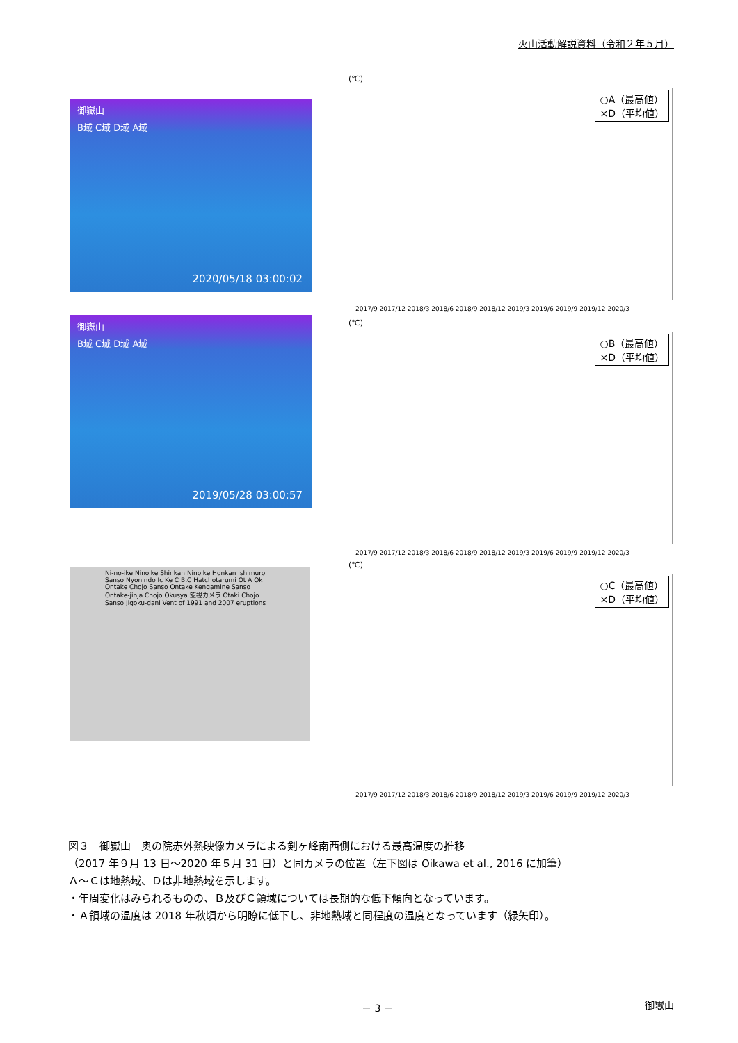火山活動解説資料（令和２年５月）
御嶽山
B域 C域 D域 A域
2020/05/18 03:00:02
(℃)
○A（最高値）
×D（平均値）
2017/9 2017/12 2018/3 2018/6 2018/9 2018/12 2019/3 2019/6 2019/9 2019/12 2020/3
御嶽山
B域 C域 D域 A域
2019/05/28 03:00:57
(℃)
○B（最高値）
×D（平均値）
2017/9 2017/12 2018/3 2018/6 2018/9 2018/12 2019/3 2019/6 2019/9 2019/12 2020/3
Ni-no-ike Ninoike Shinkan Ninoike Honkan Ishimuro Sanso Nyonindo Ic Ke C B,C Hatchotarumi Ot A Ok Ontake Chojo Sanso Ontake Kengamine Sanso Ontake-jinja Chojo Okusya 監視カメラ Otaki Chojo Sanso Jigoku-dani Vent of 1991 and 2007 eruptions
(℃)
○C（最高値）
×D（平均値）
2017/9 2017/12 2018/3 2018/6 2018/9 2018/12 2019/3 2019/6 2019/9 2019/12 2020/3
図３　御嶽山　奥の院赤外熱映像カメラによる剣ヶ峰南西側における最高温度の推移
（2017 年９月 13 日～2020 年５月 31 日）と同カメラの位置（左下図は Oikawa et al., 2016 に加筆）
Ａ～Ｃは地熱域、Ｄは非地熱域を示します。
・年周変化はみられるものの、Ｂ及びＣ領域については長期的な低下傾向となっています。
・Ａ領域の温度は 2018 年秋頃から明瞭に低下し、非地熱域と同程度の温度となっています（緑矢印）。
－ 3 － 御嶽山